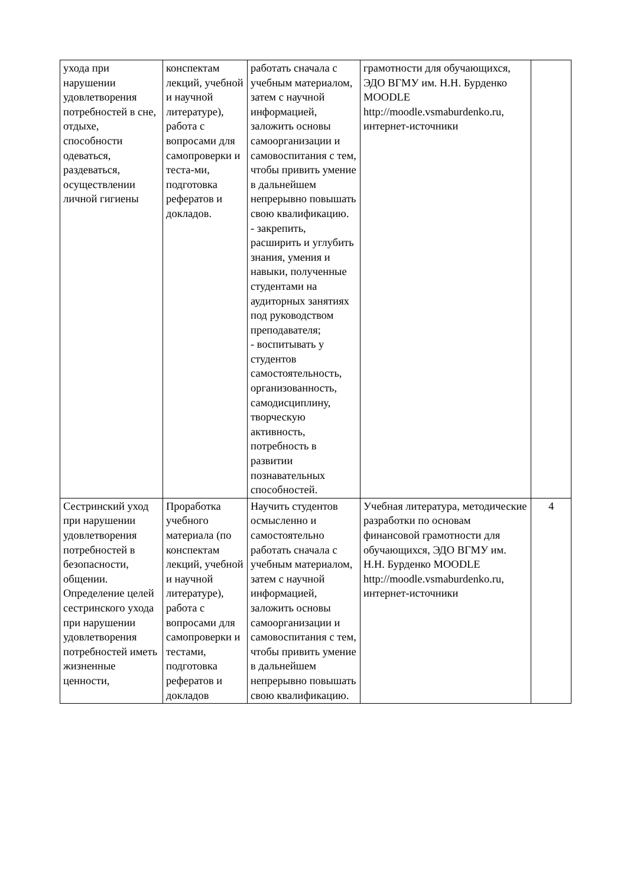| ухода при нарушении удовлетворения потребностей в сне, отдыхе, способности одеваться, раздеваться, осуществлении личной гигиены | конспектам лекций, учебной и научной литературе), работа с вопросами для самопроверки и теста-ми, подготовка рефератов и докладов. | работать сначала с учебным материалом, затем с научной информацией, заложить основы самоорганизации и самовоспитания с тем, чтобы привить умение в дальнейшем непрерывно повышать свою квалификацию. - закрепить, расширить и углубить знания, умения и навыки, полученные студентами на аудиторных занятиях под руководством преподавателя; - воспитывать у студентов самостоятельность, организованность, самодисциплину, творческую активность, потребность в развитии познавательных способностей. | грамотности для обучающихся, ЭДО ВГМУ им. Н.Н. Бурденко MOODLE http://moodle.vsmaburdenko.ru, интернет-источники | |
| Сестринский уход при нарушении удовлетворения потребностей в безопасности, общении. Определение целей сестринского ухода при нарушении удовлетворения потребностей иметь жизненные ценности, | Проработка учебного материала (по конспектам лекций, учебной и научной литературе), работа с вопросами для самопроверки и тестами, подготовка рефератов и докладов | Научить студентов осмысленно и самостоятельно работать сначала с учебным материалом, затем с научной информацией, заложить основы самоорганизации и самовоспитания с тем, чтобы привить умение в дальнейшем непрерывно повышать свою квалификацию. | Учебная литература, методические разработки по основам финансовой грамотности для обучающихся, ЭДО ВГМУ им. Н.Н. Бурденко MOODLE http://moodle.vsmaburdenko.ru, интернет-источники | 4 |